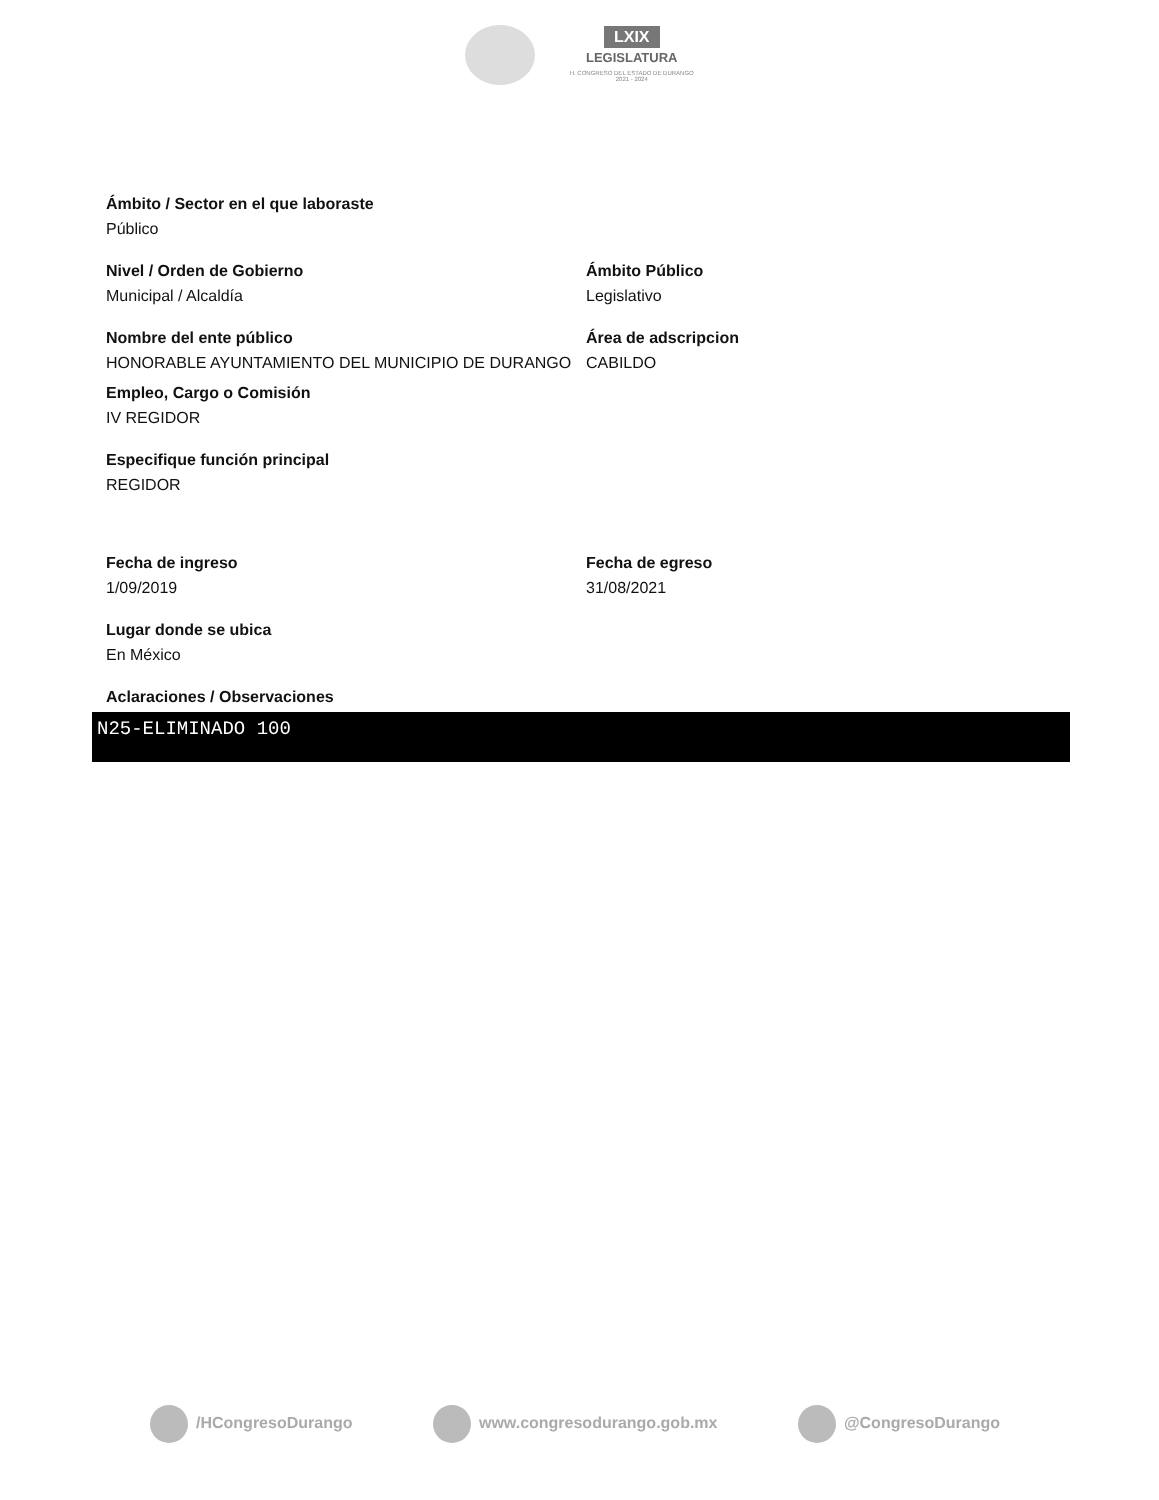LXIX
LEGISLATURA
H. CONGRESO DEL ESTADO DE DURANGO
2021 - 2024
Ámbito / Sector en el que laboraste
Público
Nivel / Orden de Gobierno
Municipal / Alcaldía
Ámbito Público
Legislativo
Nombre del ente público
HONORABLE AYUNTAMIENTO DEL MUNICIPIO DE DURANGO
Área de adscripcion
CABILDO
Empleo, Cargo o Comisión
IV REGIDOR
Especifique función principal
REGIDOR
Fecha de ingreso
1/09/2019
Fecha de egreso
31/08/2021
Lugar donde se ubica
En México
Aclaraciones / Observaciones
N25-ELIMINADO 100
/HCongresoDurango www.congresodurango.gob.mx @CongresoDurango